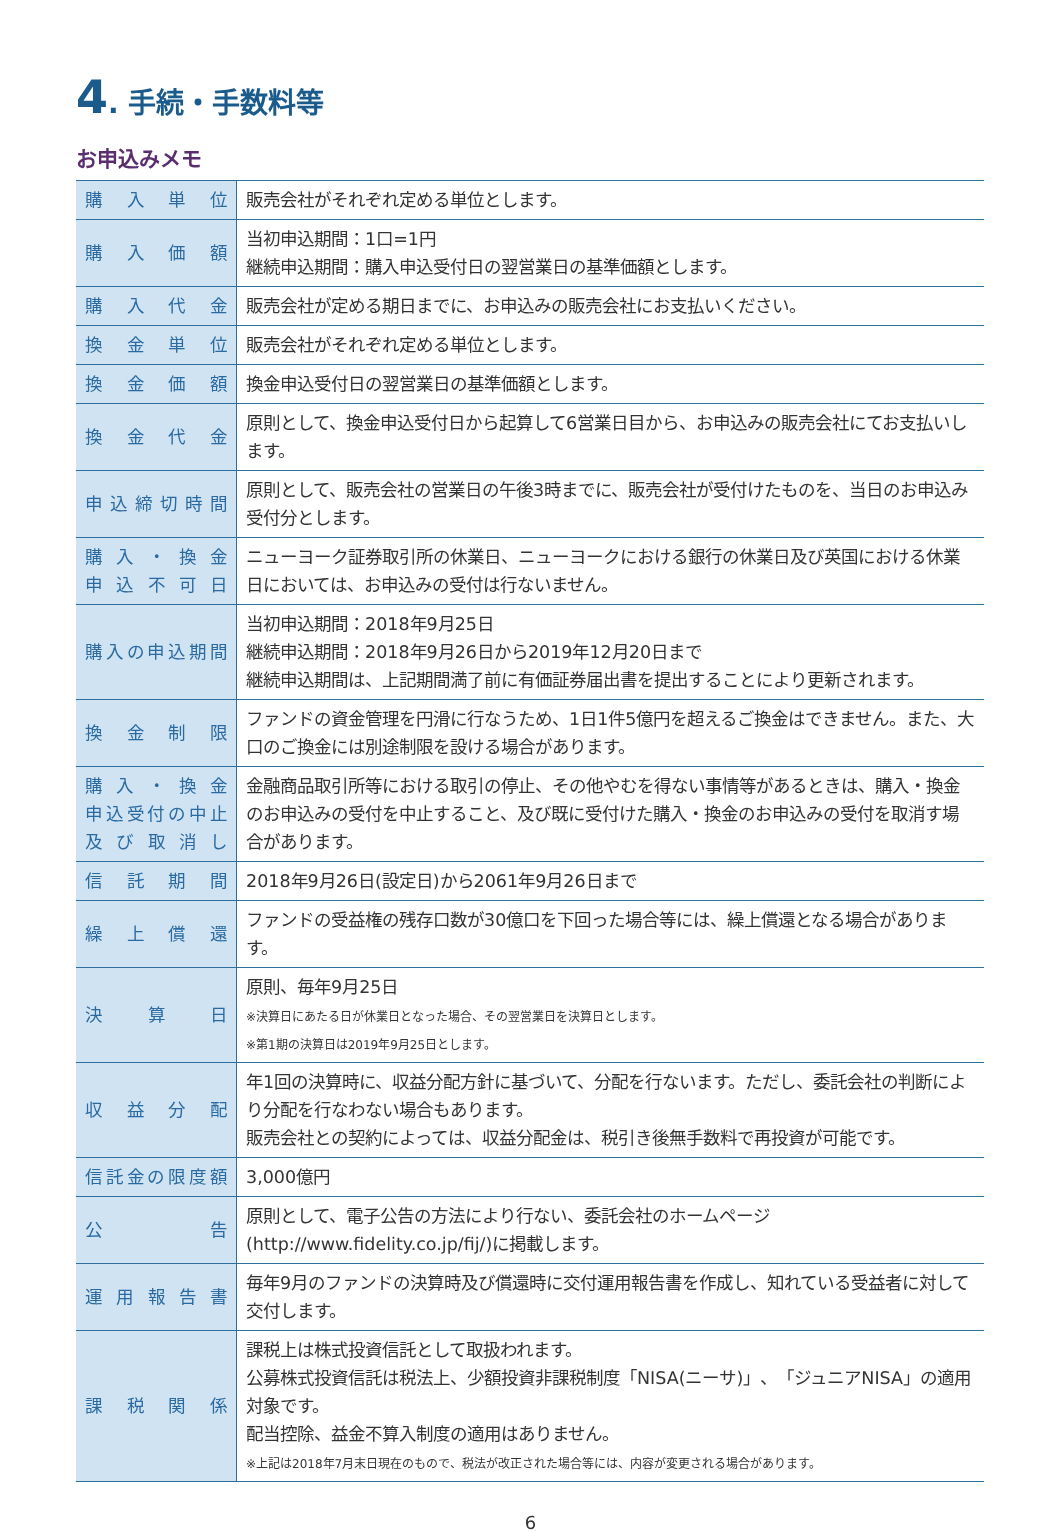4. 手続・手数料等
お申込みメモ
| 購入単位 | 販売会社がそれぞれ定める単位とします。 |
| 購入価額 | 当初申込期間：1口=1円 継続申込期間：購入申込受付日の翌営業日の基準価額とします。 |
| 購入代金 | 販売会社が定める期日までに、お申込みの販売会社にお支払いください。 |
| 換金単位 | 販売会社がそれぞれ定める単位とします。 |
| 換金価額 | 換金申込受付日の翌営業日の基準価額とします。 |
| 換金代金 | 原則として、換金申込受付日から起算して6営業日目から、お申込みの販売会社にてお支払いします。 |
| 申込締切時間 | 原則として、販売会社の営業日の午後3時までに、販売会社が受付けたものを、当日のお申込み受付分とします。 |
| 購入・換金 申込不可日 | ニューヨーク証券取引所の休業日、ニューヨークにおける銀行の休業日及び英国における休業日においては、お申込みの受付は行ないません。 |
| 購入の申込期間 | 当初申込期間：2018年9月25日 継続申込期間：2018年9月26日から2019年12月20日まで 継続申込期間は、上記期間満了前に有価証券届出書を提出することにより更新されます。 |
| 換金制限 | ファンドの資金管理を円滑に行なうため、1日1件5億円を超えるご換金はできません。また、大口のご換金には別途制限を設ける場合があります。 |
| 購入・換金 申込受付の中止 及び取消し | 金融商品取引所等における取引の停止、その他やむを得ない事情等があるときは、購入・換金のお申込みの受付を中止すること、及び既に受付けた購入・換金のお申込みの受付を取消す場合があります。 |
| 信託期間 | 2018年9月26日(設定日)から2061年9月26日まで |
| 繰上償還 | ファンドの受益権の残存口数が30億口を下回った場合等には、繰上償還となる場合があります。 |
| 決算日 | 原則、毎年9月25日 ※決算日にあたる日が休業日となった場合、その翌営業日を決算日とします。 ※第1期の決算日は2019年9月25日とします。 |
| 収益分配 | 年1回の決算時に、収益分配方針に基づいて、分配を行ないます。ただし、委託会社の判断により分配を行なわない場合もあります。 販売会社との契約によっては、収益分配金は、税引き後無手数料で再投資が可能です。 |
| 信託金の限度額 | 3,000億円 |
| 公告 | 原則として、電子公告の方法により行ない、委託会社のホームページ(http://www.fidelity.co.jp/fij/)に掲載します。 |
| 運用報告書 | 毎年9月のファンドの決算時及び償還時に交付運用報告書を作成し、知れている受益者に対して交付します。 |
| 課税関係 | 課税上は株式投資信託として取扱われます。 公募株式投資信託は税法上、少額投資非課税制度「NISA(ニーサ)」、「ジュニアNISA」の適用対象です。 配当控除、益金不算入制度の適用はありません。 ※上記は2018年7月末日現在のもので、税法が改正された場合等には、内容が変更される場合があります。 |
6